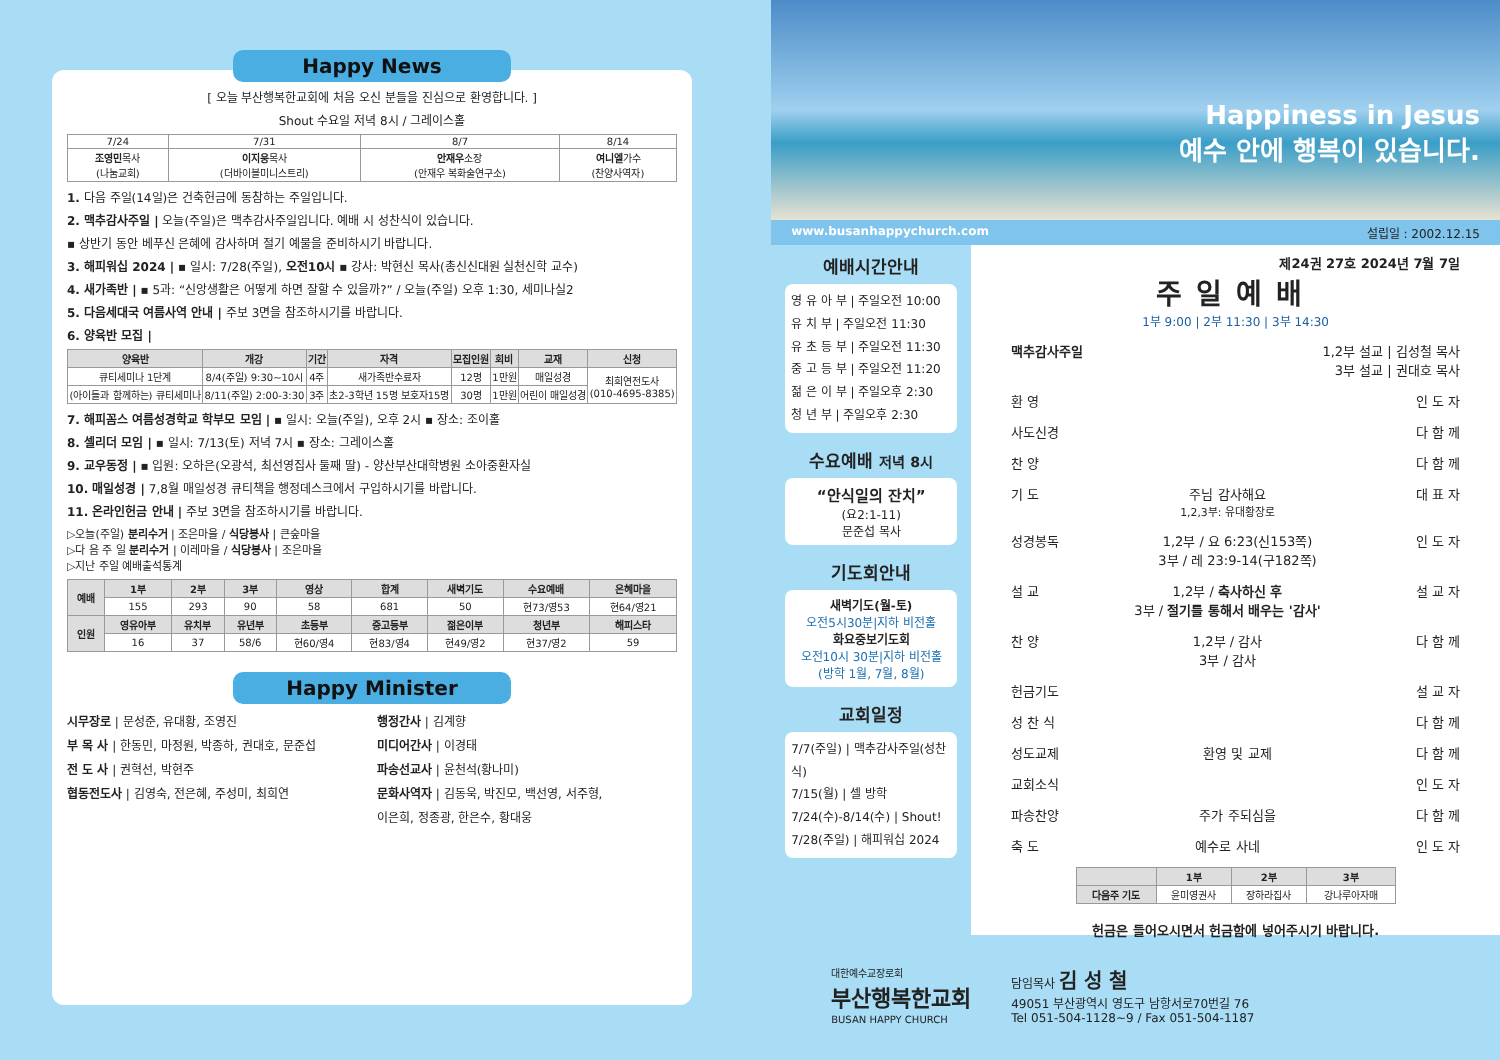Happy News
[ 오늘 부산행복한교회에 처음 오신 분들을 진심으로 환영합니다. ]
Shout 수요일 저녁 8시 / 그레이스홀
| 7/24 | 7/31 | 8/7 | 8/14 |
| 조영민 목사 (나눔교회) | 이지웅 목사 (더바이블미니스트리) | 안재우 소장 (안재우 복화술연구소) | 여니엘 가수 (찬양사역자) |
1. 다음 주일(14일)은 건축헌금에 동참하는 주일입니다.
2. 맥추감사주일 | 오늘(주일)은 맥추감사주일입니다. 예배 시 성찬식이 있습니다.
▪ 상반기 동안 베푸신 은혜에 감사하며 절기 예물을 준비하시기 바랍니다.
3. 해피워십 2024 | ▪ 일시: 7/28(주일), 오전10시 ▪ 강사: 박현신 목사(총신신대원 실천신학 교수)
4. 새가족반 | ▪ 5과: “신앙생활은 어떻게 하면 잘할 수 있을까?” / 오늘(주일) 오후 1:30, 세미나실2
5. 다음세대국 여름사역 안내 | 주보 3면을 참조하시기를 바랍니다.
6. 양육반 모집 |
| 양육반 | 개강 | 기간 | 자격 | 모집인원 | 회비 | 교재 | 신청 |
| --- | --- | --- | --- | --- | --- | --- | --- |
| 큐티세미나 1단계 | 8/4(주일) 9:30~10시 | 4주 | 새가족반수료자 | 12명 | 1만원 | 매일성경 | 최희연전도사 (010-4695-8385) |
| (아이들과 함께하는) 큐티세미나 | 8/11(주일) 2:00-3:30 | 3주 | 초2-3학년 15명 보호자15명 | 30명 | 1만원 | 어린이 매일성경 | |
7. 해피꼼스 여름성경학교 학부모 모임 | ▪ 일시: 오늘(주일), 오후 2시 ▪ 장소: 조이홀
8. 셀리더 모임 | ▪ 일시: 7/13(토) 저녁 7시 ▪ 장소: 그레이스홀
9. 교우동정 | ▪ 입원: 오하은(오광석, 최선영집사 둘째 딸) - 양산부산대학병원 소아중환자실
10. 매일성경 | 7,8월 매일성경 큐티책을 행정데스크에서 구입하시기를 바랍니다.
11. 온라인헌금 안내 | 주보 3면을 참조하시기를 바랍니다.
▷오늘(주일) 분리수거 | 조은마을 / 식당봉사 | 큰숲마을
▷다 음 주 일 분리수거 | 이레마을 / 식당봉사 | 조은마을
▷지난 주일 예배출석통계
| 예배 | 1부 | 2부 | 3부 | 영상 | 합계 | 새벽기도 | 수요예배 | 은혜마을 |
| --- | --- | --- | --- | --- | --- | --- | --- | --- |
| | 155 | 293 | 90 | 58 | 681 | 50 | 현73/영53 | 현64/영21 |
| 인원 | 영유아부 | 유치부 | 유년부 | 초등부 | 중고등부 | 젊은이부 | 청년부 | 해피스타 |
| | 16 | 37 | 58/6 | 현60/영4 | 현83/영4 | 현49/영2 | 현37/영2 | 59 |
Happy Minister
시무장로 | 문성준, 유대황, 조영진
부 목 사 | 한동민, 마정원, 박종하, 권대호, 문준섭
전 도 사 | 권혁선, 박현주
협동전도사 | 김영숙, 전은혜, 주성미, 최희연
행정간사 | 김계향
미디어간사 | 이경태
파송선교사 | 윤천석(황나미)
문화사역자 | 김동욱, 박진모, 백선영, 서주형,
이은희, 정종광, 한은수, 황대웅
Happiness in Jesus
예수 안에 행복이 있습니다.
www.busanhappychurch.com 설립일 : 2002.12.15
예배시간안내
영 유 아 부 | 주일오전 10:00
유 치 부 | 주일오전 11:30
유 초 등 부 | 주일오전 11:30
중 고 등 부 | 주일오전 11:20
젊 은 이 부 | 주일오후 2:30
청 년 부 | 주일오후 2:30
수요예배 저녁 8시
“안식일의 잔치”
(요2:1-11)
문준섭 목사
기도회안내
새벽기도(월-토)
오전5시30분|지하 비전홀
화요중보기도회
오전10시 30분|지하 비전홀 (방학 1월, 7월, 8월)
교회일정
7/7(주일) | 맥추감사주일(성찬식)
7/15(월) | 셀 방학
7/24(수)-8/14(수) | Shout!
7/28(주일) | 해피워십 2024
제24권 27호 2024년 7월 7일
주일예배
1부 9:00 | 2부 11:30 | 3부 14:30
맥추감사주일 1,2부 설교 | 김성철 목사
3부 설교 | 권대호 목사
환 영 인 도 자
사도신경 다 함 께
찬 양 다 함 께
기 도 주님 감사해요
1,2,3부: 유대황장로 대 표 자
성경봉독 1,2부 / 요 6:23(신153쪽)
3부 / 레 23:9-14(구182쪽) 인 도 자
설 교 1,2부 / 축사하신 후
3부 / 절기를 통해서 배우는 '감사' 설 교 자
찬 양 1,2부 / 감사
3부 / 감사 다 함 께
헌금기도 설 교 자
성 찬 식 다 함 께
성도교제 환영 및 교제 다 함 께
교회소식 인 도 자
파송찬양 주가 주되심을 다 함 께
축 도 예수로 사네 인 도 자
| | 1부 | 2부 | 3부 |
| --- | --- | --- | --- |
| 다음주 기도 | 윤미영권사 | 장하라집사 | 강나루아자매 |
헌금은 들어오시면서 헌금함에 넣어주시기 바랍니다.
대한예수교장로회
부산행복한교회
BUSAN HAPPY CHURCH
담임목사 김 성 철
49051 부산광역시 영도구 남항서로70번길 76
Tel 051-504-1128~9 / Fax 051-504-1187